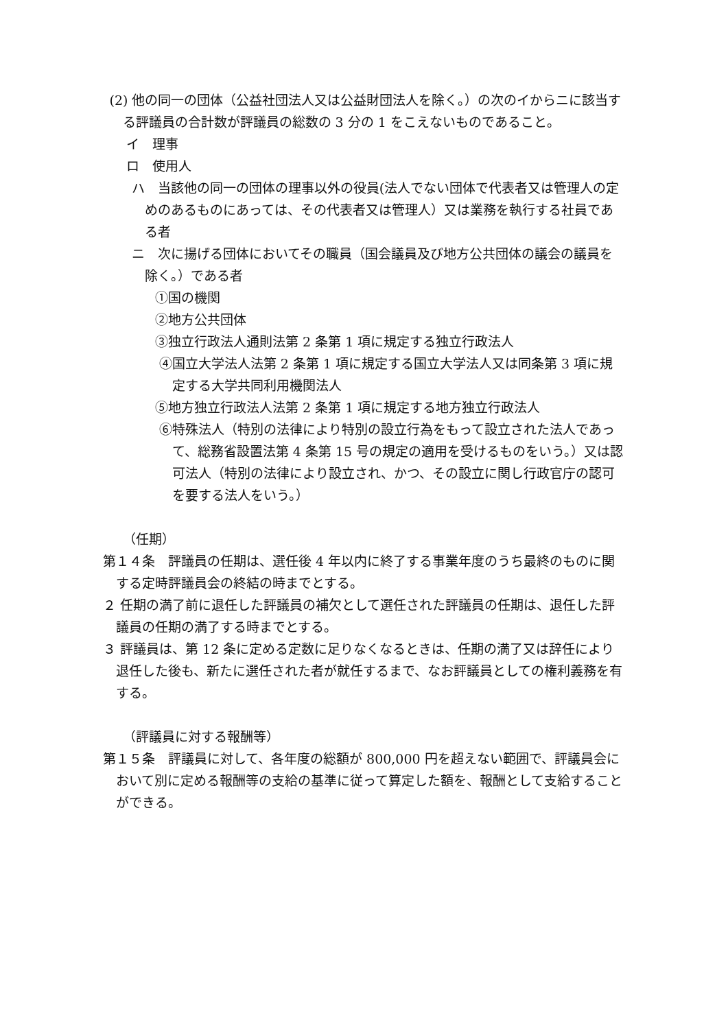(2) 他の同一の団体（公益社団法人又は公益財団法人を除く。）の次のイからニに該当する評議員の合計数が評議員の総数の 3 分の 1 をこえないものであること。
イ　理事
ロ　使用人
ハ　当該他の同一の団体の理事以外の役員(法人でない団体で代表者又は管理人の定めのあるものにあっては、その代表者又は管理人）又は業務を執行する社員である者
ニ　次に揚げる団体においてその職員（国会議員及び地方公共団体の議会の議員を除く。）である者
①国の機関
②地方公共団体
③独立行政法人通則法第 2 条第 1 項に規定する独立行政法人
④国立大学法人法第 2 条第 1 項に規定する国立大学法人又は同条第 3 項に規定する大学共同利用機関法人
⑤地方独立行政法人法第 2 条第 1 項に規定する地方独立行政法人
⑥特殊法人（特別の法律により特別の設立行為をもって設立された法人であって、総務省設置法第 4 条第 15 号の規定の適用を受けるものをいう。）又は認可法人（特別の法律により設立され、かつ、その設立に関し行政官庁の認可を要する法人をいう。）
（任期）
第１４条　評議員の任期は、選任後 4 年以内に終了する事業年度のうち最終のものに関する定時評議員会の終結の時までとする。
２ 任期の満了前に退任した評議員の補欠として選任された評議員の任期は、退任した評議員の任期の満了する時までとする。
３ 評議員は、第 12 条に定める定数に足りなくなるときは、任期の満了又は辞任により退任した後も、新たに選任された者が就任するまで、なお評議員としての権利義務を有する。
（評議員に対する報酬等）
第１５条　評議員に対して、各年度の総額が 800,000 円を超えない範囲で、評議員会において別に定める報酬等の支給の基準に従って算定した額を、報酬として支給することができる。